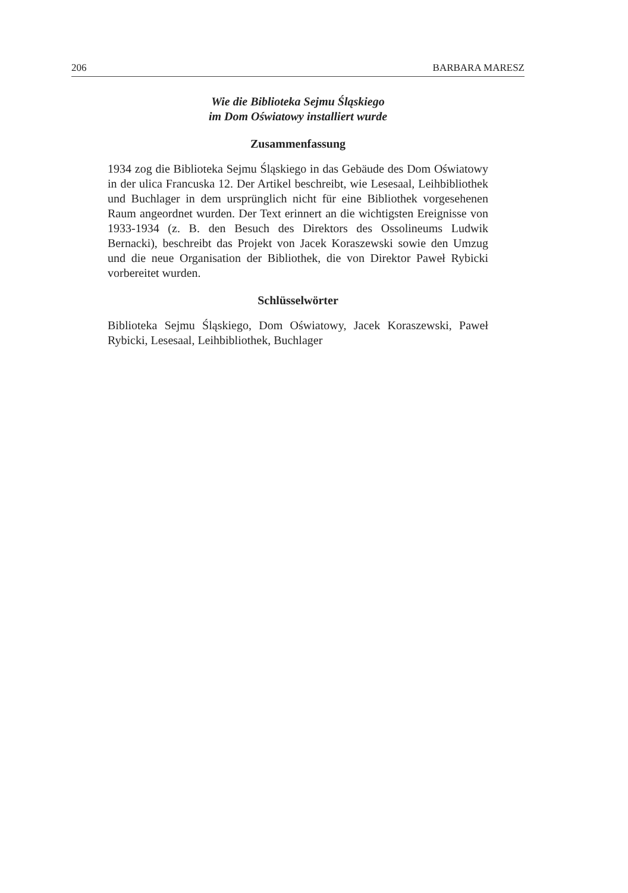206 BARBARA MARESZ
Wie die Biblioteka Sejmu Śląskiego
im Dom Oświatowy installiert wurde
Zusammenfassung
1934 zog die Biblioteka Sejmu Śląskiego in das Gebäude des Dom Oświatowy in der ulica Francuska 12. Der Artikel beschreibt, wie Lesesaal, Leihbibliothek und Buchlager in dem ursprünglich nicht für eine Bibliothek vorgesehenen Raum angeordnet wurden. Der Text erinnert an die wichtigsten Ereignisse von 1933-1934 (z. B. den Besuch des Direktors des Ossolineums Ludwik Bernacki), beschreibt das Projekt von Jacek Koraszewski sowie den Umzug und die neue Organisation der Bibliothek, die von Direktor Paweł Rybicki vorbereitet wurden.
Schlüsselwörter
Biblioteka Sejmu Śląskiego, Dom Oświatowy, Jacek Koraszewski, Paweł Rybicki, Lesesaal, Leihbibliothek, Buchlager